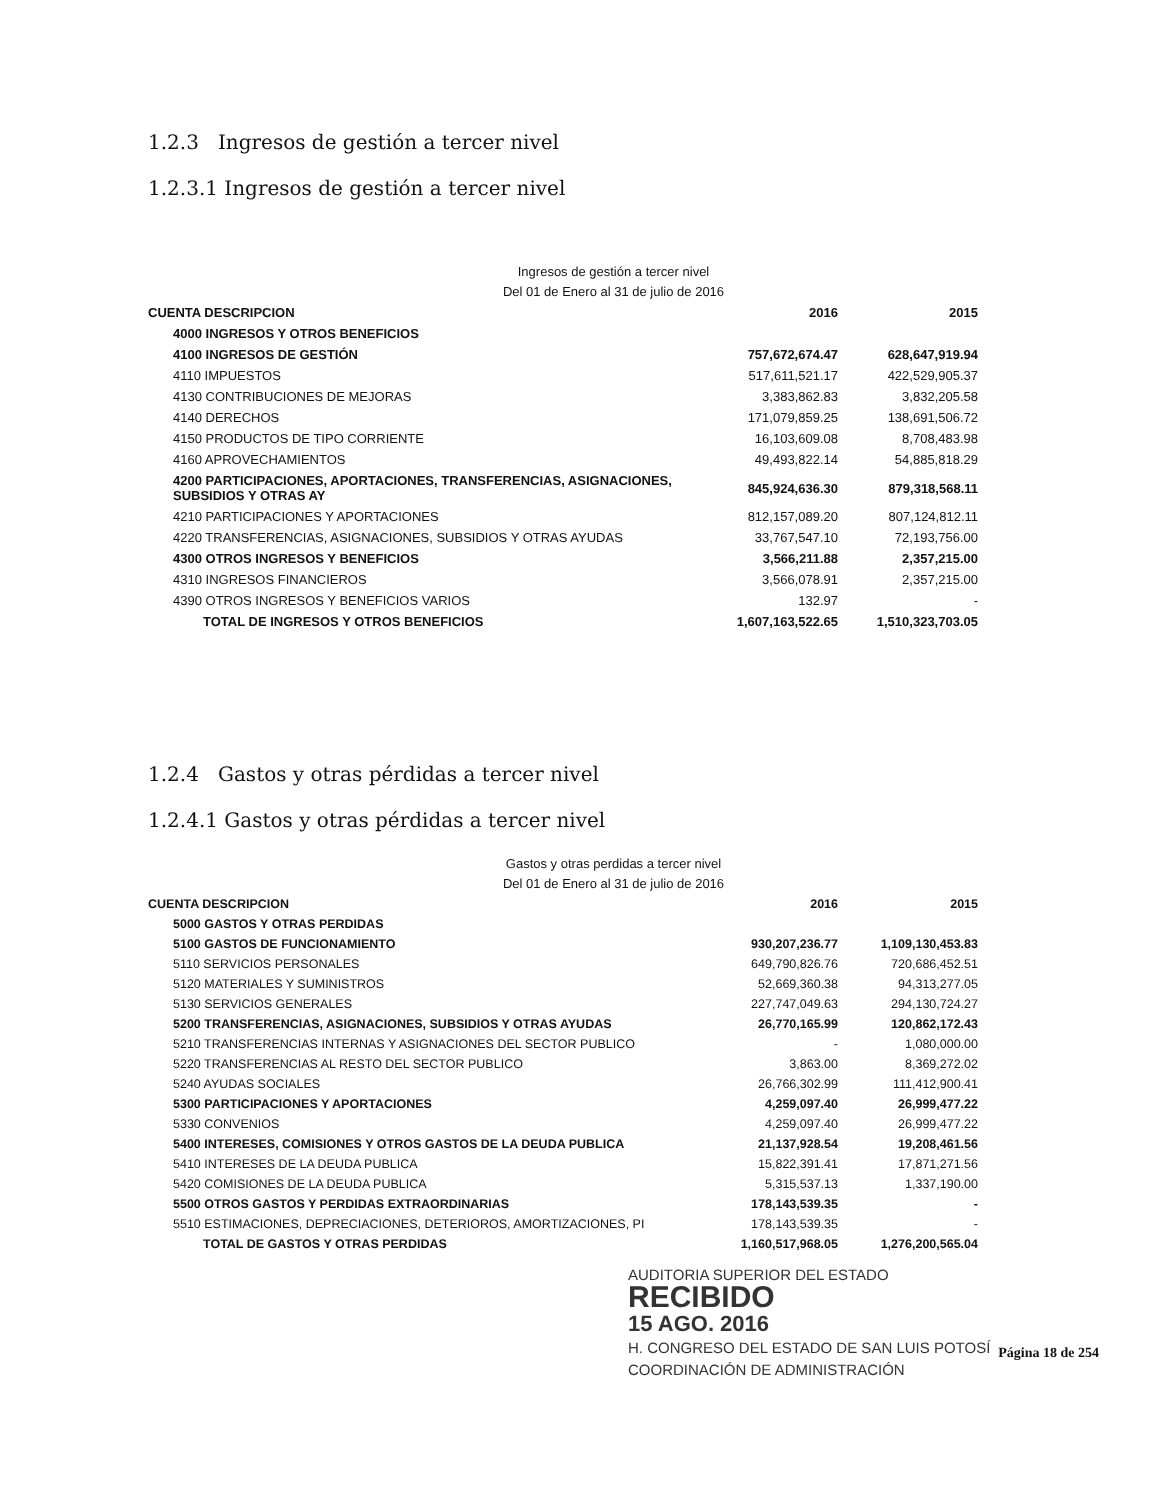1.2.3 Ingresos de gestión a tercer nivel
1.2.3.1 Ingresos de gestión a tercer nivel
Ingresos de gestión a tercer nivel
Del 01 de Enero al 31 de julio de 2016
| CUENTA DESCRIPCION | 2016 | 2015 |
| --- | --- | --- |
| 4000 INGRESOS Y OTROS BENEFICIOS | | |
| 4100 INGRESOS DE GESTIÓN | 757,672,674.47 | 628,647,919.94 |
| 4110 IMPUESTOS | 517,611,521.17 | 422,529,905.37 |
| 4130 CONTRIBUCIONES DE MEJORAS | 3,383,862.83 | 3,832,205.58 |
| 4140 DERECHOS | 171,079,859.25 | 138,691,506.72 |
| 4150 PRODUCTOS DE TIPO CORRIENTE | 16,103,609.08 | 8,708,483.98 |
| 4160 APROVECHAMIENTOS | 49,493,822.14 | 54,885,818.29 |
| 4200 PARTICIPACIONES, APORTACIONES, TRANSFERENCIAS, ASIGNACIONES, SUBSIDIOS Y OTRAS AY | 845,924,636.30 | 879,318,568.11 |
| 4210 PARTICIPACIONES Y APORTACIONES | 812,157,089.20 | 807,124,812.11 |
| 4220 TRANSFERENCIAS, ASIGNACIONES, SUBSIDIOS Y OTRAS AYUDAS | 33,767,547.10 | 72,193,756.00 |
| 4300 OTROS INGRESOS Y BENEFICIOS | 3,566,211.88 | 2,357,215.00 |
| 4310 INGRESOS FINANCIEROS | 3,566,078.91 | 2,357,215.00 |
| 4390 OTROS INGRESOS Y BENEFICIOS VARIOS | 132.97 | - |
| TOTAL DE INGRESOS Y OTROS BENEFICIOS | 1,607,163,522.65 | 1,510,323,703.05 |
1.2.4 Gastos y otras pérdidas a tercer nivel
1.2.4.1 Gastos y otras pérdidas a tercer nivel
Gastos y otras perdidas a tercer nivel
Del 01 de Enero al 31 de julio de 2016
| CUENTA DESCRIPCION | 2016 | 2015 |
| --- | --- | --- |
| 5000 GASTOS Y OTRAS PERDIDAS | | |
| 5100 GASTOS DE FUNCIONAMIENTO | 930,207,236.77 | 1,109,130,453.83 |
| 5110 SERVICIOS PERSONALES | 649,790,826.76 | 720,686,452.51 |
| 5120 MATERIALES Y SUMINISTROS | 52,669,360.38 | 94,313,277.05 |
| 5130 SERVICIOS GENERALES | 227,747,049.63 | 294,130,724.27 |
| 5200 TRANSFERENCIAS, ASIGNACIONES, SUBSIDIOS Y OTRAS AYUDAS | 26,770,165.99 | 120,862,172.43 |
| 5210 TRANSFERENCIAS INTERNAS Y ASIGNACIONES DEL SECTOR PUBLICO | - | 1,080,000.00 |
| 5220 TRANSFERENCIAS AL RESTO DEL SECTOR PUBLICO | 3,863.00 | 8,369,272.02 |
| 5240 AYUDAS SOCIALES | 26,766,302.99 | 111,412,900.41 |
| 5300 PARTICIPACIONES Y APORTACIONES | 4,259,097.40 | 26,999,477.22 |
| 5330 CONVENIOS | 4,259,097.40 | 26,999,477.22 |
| 5400 INTERESES, COMISIONES Y OTROS GASTOS DE LA DEUDA PUBLICA | 21,137,928.54 | 19,208,461.56 |
| 5410 INTERESES DE LA DEUDA PUBLICA | 15,822,391.41 | 17,871,271.56 |
| 5420 COMISIONES DE LA DEUDA PUBLICA | 5,315,537.13 | 1,337,190.00 |
| 5500 OTROS GASTOS Y PERDIDAS EXTRAORDINARIAS | 178,143,539.35 | - |
| 5510 ESTIMACIONES, DEPRECIACIONES, DETERIOROS, AMORTIZACIONES, PI | 178,143,539.35 | - |
| TOTAL DE GASTOS Y OTRAS PERDIDAS | 1,160,517,968.05 | 1,276,200,565.04 |
AUDITORIA SUPERIOR DEL ESTADO
RECIBIDO
15 AGO. 2016
H. CONGRESO DEL ESTADO DE SAN LUIS POTOSÍ
COORDINACIÓN DE ADMINISTRACIÓN
Página 18 de 254